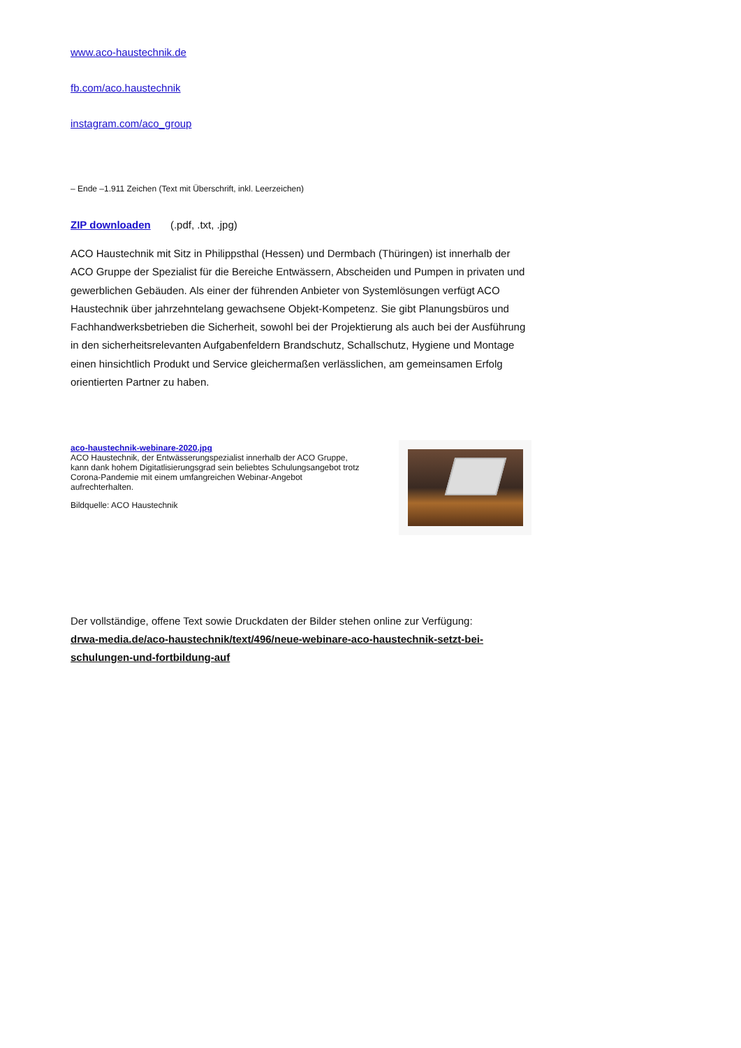www.aco-haustechnik.de
fb.com/aco.haustechnik
instagram.com/aco_group
– Ende –1.911 Zeichen (Text mit Überschrift, inkl. Leerzeichen)
ZIP downloaden (.pdf, .txt, .jpg)
ACO Haustechnik mit Sitz in Philippsthal (Hessen) und Dermbach (Thüringen) ist innerhalb der ACO Gruppe der Spezialist für die Bereiche Entwässern, Abscheiden und Pumpen in privaten und gewerblichen Gebäuden. Als einer der führenden Anbieter von Systemlösungen verfügt ACO Haustechnik über jahrzehntelang gewachsene Objekt-Kompetenz. Sie gibt Planungsbüros und Fachhandwerksbetrieben die Sicherheit, sowohl bei der Projektierung als auch bei der Ausführung in den sicherheitsrelevanten Aufgabenfeldern Brandschutz, Schallschutz, Hygiene und Montage einen hinsichtlich Produkt und Service gleichermaßen verlässlichen, am gemeinsamen Erfolg orientierten Partner zu haben.
aco-haustechnik-webinare-2020.jpg
ACO Haustechnik, der Entwässerungspezialist innerhalb der ACO Gruppe, kann dank hohem Digitatlisierungsgrad sein beliebtes Schulungsangebot trotz Corona-Pandemie mit einem umfangreichen Webinar-Angebot aufrechterhalten.
Bildquelle: ACO Haustechnik
Der vollständige, offene Text sowie Druckdaten der Bilder stehen online zur Verfügung:
drwa-media.de/aco-haustechnik/text/496/neue-webinare-aco-haustechnik-setzt-bei-
schulungen-und-fortbildung-auf